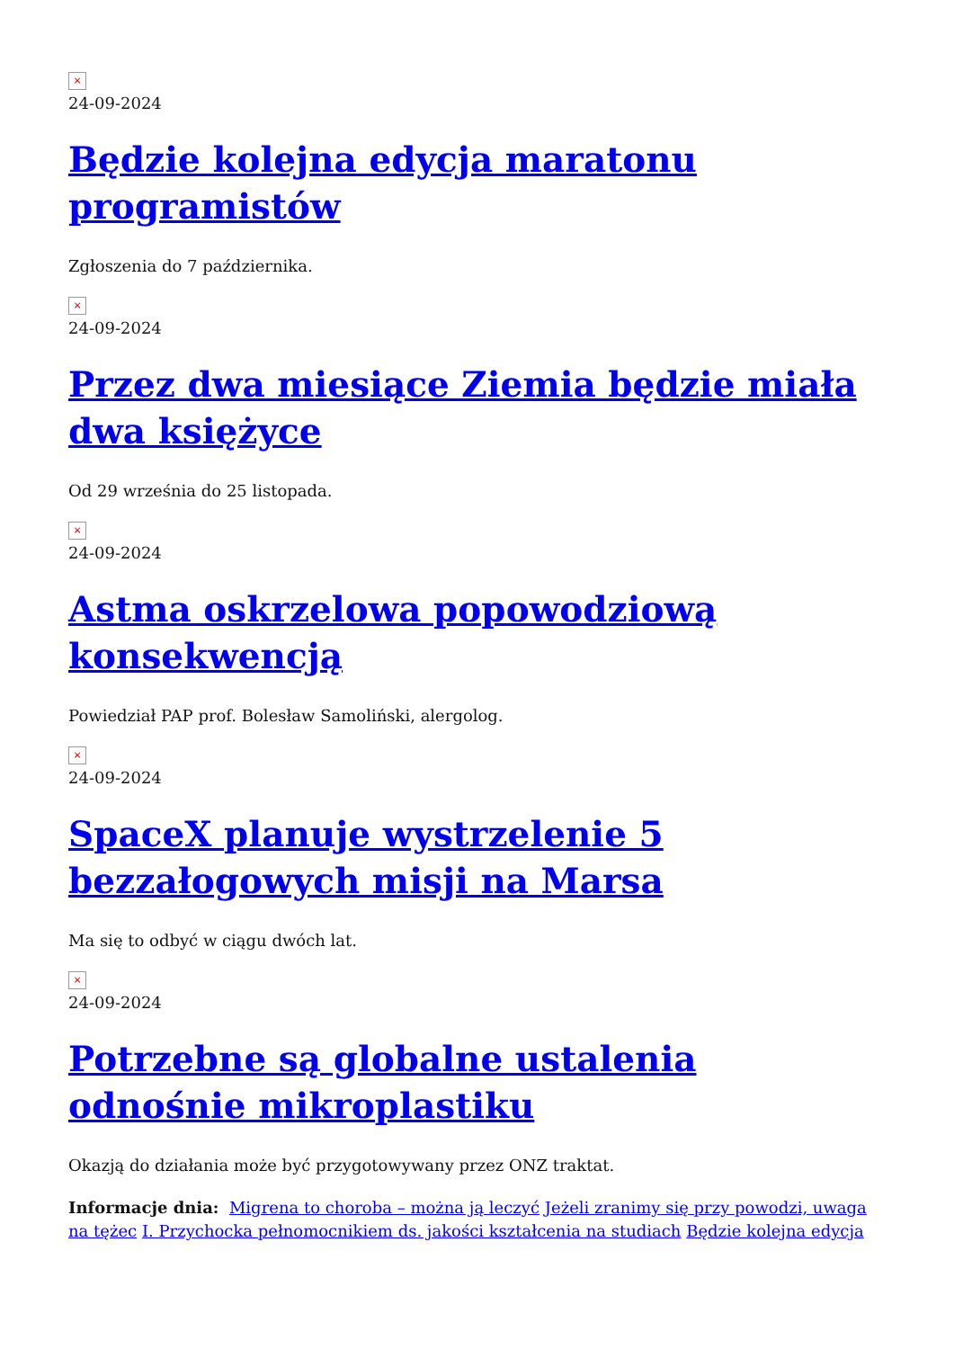×
24-09-2024
Będzie kolejna edycja maratonu programistów
Zgłoszenia do 7 października.
×
24-09-2024
Przez dwa miesiące Ziemia będzie miała dwa księżyce
Od 29 września do 25 listopada.
×
24-09-2024
Astma oskrzelowa popowodziową konsekwencją
Powiedział PAP prof. Bolesław Samoliński, alergolog.
×
24-09-2024
SpaceX planuje wystrzelenie 5 bezzałogowych misji na Marsa
Ma się to odbyć w ciągu dwóch lat.
×
24-09-2024
Potrzebne są globalne ustalenia odnośnie mikroplastiku
Okazją do działania może być przygotowywany przez ONZ traktat.
Informacje dnia: Migrena to choroba – można ją leczyć Jeżeli zranimy się przy powodzi, uwaga na tężec I. Przychocka pełnomocnikiem ds. jakości kształcenia na studiach Będzie kolejna edycja